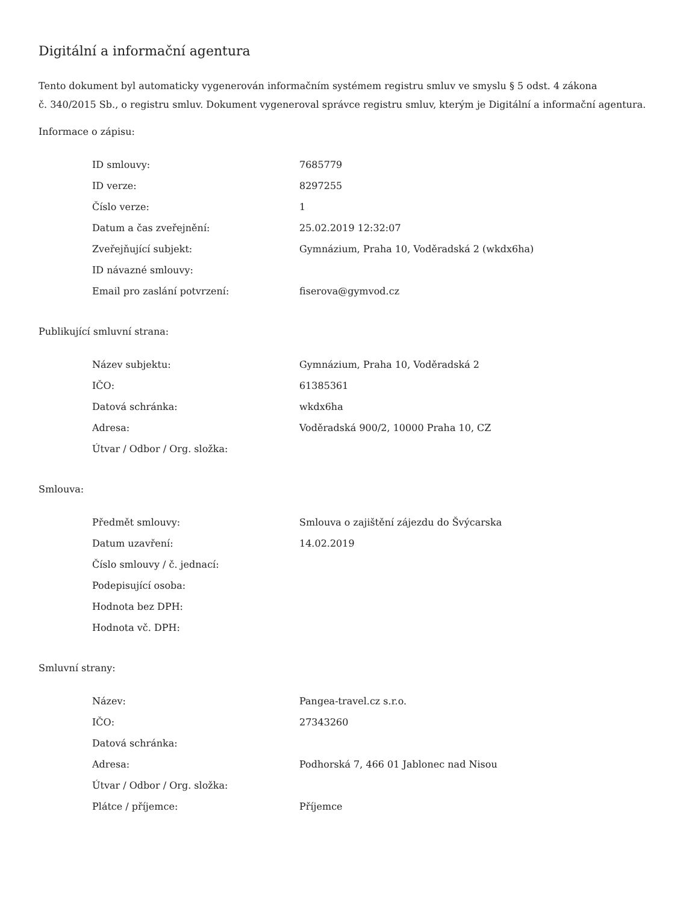Digitální a informační agentura
Tento dokument byl automaticky vygenerován informačním systémem registru smluv ve smyslu § 5 odst. 4 zákona
č. 340/2015 Sb., o registru smluv. Dokument vygeneroval správce registru smluv, kterým je Digitální a informační agentura.
Informace o zápisu:
| ID smlouvy: | 7685779 |
| ID verze: | 8297255 |
| Číslo verze: | 1 |
| Datum a čas zveřejnění: | 25.02.2019 12:32:07 |
| Zveřejňující subjekt: | Gymnázium, Praha 10, Voděradská 2 (wkdx6ha) |
| ID návazné smlouvy: | |
| Email pro zaslání potvrzení: | fiserova@gymvod.cz |
Publikující smluvní strana:
| Název subjektu: | Gymnázium, Praha 10, Voděradská 2 |
| IČO: | 61385361 |
| Datová schránka: | wkdx6ha |
| Adresa: | Voděradská 900/2, 10000 Praha 10, CZ |
| Útvar / Odbor / Org. složka: | |
Smlouva:
| Předmět smlouvy: | Smlouva o zajištění zájezdu do Švýcarska |
| Datum uzavření: | 14.02.2019 |
| Číslo smlouvy / č. jednací: | |
| Podepisující osoba: | |
| Hodnota bez DPH: | |
| Hodnota vč. DPH: | |
Smluvní strany:
| Název: | Pangea-travel.cz s.r.o. |
| IČO: | 27343260 |
| Datová schránka: | |
| Adresa: | Podhorská 7, 466 01 Jablonec nad Nisou |
| Útvar / Odbor / Org. složka: | |
| Plátce / příjemce: | Příjemce |